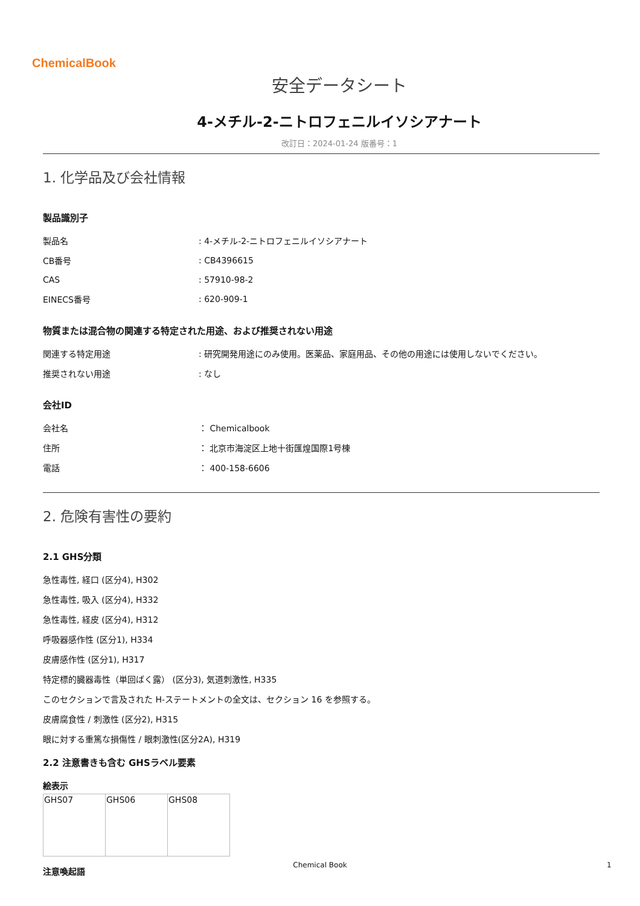ChemicalBook
安全データシート
4-メチル-2-ニトロフェニルイソシアナート
改訂日：2024-01-24 版番号：1
1. 化学品及び会社情報
製品識別子
| 製品名 | : 4-メチル-2-ニトロフェニルイソシアナート |
| CB番号 | : CB4396615 |
| CAS | : 57910-98-2 |
| EINECS番号 | : 620-909-1 |
物質または混合物の関連する特定された用途、および推奨されない用途
| 関連する特定用途 | : 研究開発用途にのみ使用。医薬品、家庭用品、その他の用途には使用しないでください。 |
| 推奨されない用途 | : なし |
会社ID
| 会社名 | ： Chemicalbook |
| 住所 | ： 北京市海淀区上地十街匯煌国際1号棟 |
| 電話 | ： 400-158-6606 |
2. 危険有害性の要約
2.1 GHS分類
急性毒性, 経口 (区分4), H302
急性毒性, 吸入 (区分4), H332
急性毒性, 経皮 (区分4), H312
呼吸器感作性 (区分1), H334
皮膚感作性 (区分1), H317
特定標的臓器毒性（単回ばく露） (区分3), 気道刺激性, H335
このセクションで言及された H-ステートメントの全文は、セクション 16 を参照する。
皮膚腐食性 / 刺激性 (区分2), H315
眼に対する重篤な損傷性 / 眼刺激性(区分2A), H319
2.2 注意書きも含む GHSラベル要素
絵表示
| GHS07 | GHS06 | GHS08 |
注意喚起語
Chemical Book 1